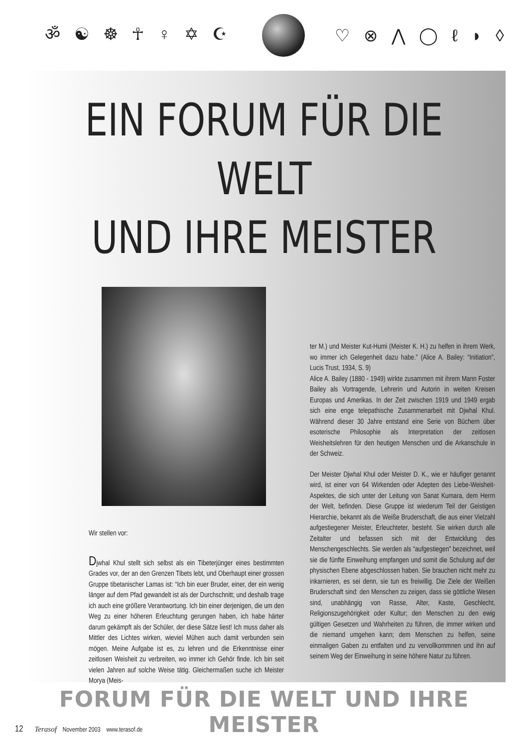ॐ ☯ ☸ ☥ ♀ ✡ ☪ ♡ ⊗ ⋀ ◯ ℓ ◗ ◊
EIN FORUM FÜR DIE WELT
UND IHRE MEISTER
Wir stellen vor:
Djwhal Khul stellt sich selbst als ein Tibeterjünger eines bestimmten Grades vor, der an den Grenzen Tibets lebt, und Oberhaupt einer grossen Gruppe tibetanischer Lamas ist: “Ich bin euer Bruder, einer, der ein wenig länger auf dem Pfad gewandelt ist als der Durchschnitt; und deshalb trage ich auch eine größere Verantwortung. Ich bin einer derjenigen, die um den Weg zu einer höheren Erleuchtung gerungen haben, ich habe härter darum gekämpft als der Schüler, der diese Sätze liest! Ich muss daher als Mittler des Lichtes wirken, wieviel Mühen auch damit verbunden sein mögen. Meine Aufgabe ist es, zu lehren und die Erkenntnisse einer zeitlosen Weisheit zu verbreiten, wo immer ich Gehör finde. Ich bin seit vielen Jahren auf solche Weise tätig. Gleichermaßen suche ich Meister Morya (Meis-
ter M.) und Meister Kut-Humi (Meister K. H.) zu helfen in ihrem Werk, wo immer ich Gelegenheit dazu habe.” (Alice A. Bailey: “Initiation”, Lucis Trust, 1934, S. 9)
Alice A. Bailey (1880 - 1949) wirkte zusammen mit ihrem Mann Foster Bailey als Vortragende, Lehrerin und Autorin in weiten Kreisen Europas und Amerikas. In der Zeit zwischen 1919 und 1949 ergab sich eine enge telepathische Zusammenarbeit mit Djwhal Khul. Während dieser 30 Jahre entstand eine Serie von Büchern über esoterische Philosophie als Interpretation der zeitlosen Weisheitslehren für den heutigen Menschen und die Arkanschule in der Schweiz.
Der Meister Djwhal Khul oder Meister D. K., wie er häufiger genannt wird, ist einer von 64 Wirkenden oder Adepten des Liebe-Weisheit-Aspektes, die sich unter der Leitung von Sanat Kumara, dem Herrn der Welt, befinden. Diese Gruppe ist wiederum Teil der Geistigen Hierarchie, bekannt als die Weiße Bruderschaft, die aus einer Vielzahl aufgestiegener Meister, Erleuchteter, besteht. Sie wirken durch alle Zeitalter und befassen sich mit der Entwicklung des Menschengeschlechts. Sie werden als “aufgestiegen” bezeichnet, weil sie die fünfte Einweihung empfangen und somit die Schulung auf der physischen Ebene abgeschlossen haben. Sie brauchen nicht mehr zu inkarnieren, es sei denn, sie tun es freiwillig. Die Ziele der Weißen Bruderschaft sind: den Menschen zu zeigen, dass sie göttliche Wesen sind, unabhängig von Rasse, Alter, Kaste, Geschlecht, Religionszugehörigkeit oder Kultur; den Menschen zu den ewig gültigen Gesetzen und Wahrheiten zu führen, die immer wirken und die niemand umgehen kann; dem Menschen zu helfen, seine einmaligen Gaben zu entfalten und zu vervollkommnen und ihn auf seinem Weg der Einweihung in seine höhere Natur zu führen.
FORUM FÜR DIE WELT UND IHRE MEISTER
12 Terasof November 2003 www.terasof.de